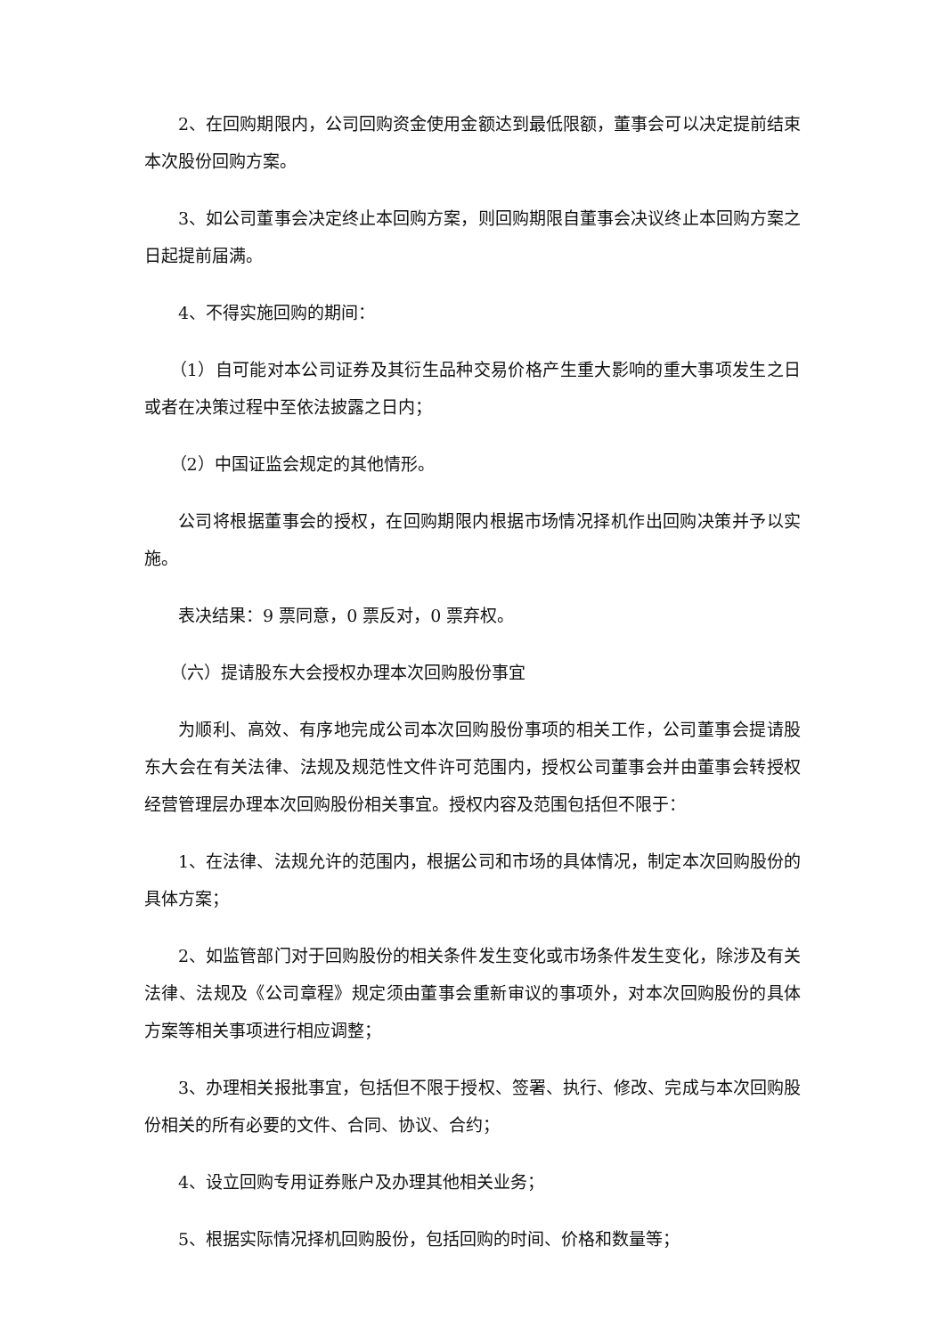2、在回购期限内，公司回购资金使用金额达到最低限额，董事会可以决定提前结束本次股份回购方案。
3、如公司董事会决定终止本回购方案，则回购期限自董事会决议终止本回购方案之日起提前届满。
4、不得实施回购的期间：
（1）自可能对本公司证券及其衍生品种交易价格产生重大影响的重大事项发生之日或者在决策过程中至依法披露之日内；
（2）中国证监会规定的其他情形。
公司将根据董事会的授权，在回购期限内根据市场情况择机作出回购决策并予以实施。
表决结果：9 票同意，0 票反对，0 票弃权。
（六）提请股东大会授权办理本次回购股份事宜
为顺利、高效、有序地完成公司本次回购股份事项的相关工作，公司董事会提请股东大会在有关法律、法规及规范性文件许可范围内，授权公司董事会并由董事会转授权经营管理层办理本次回购股份相关事宜。授权内容及范围包括但不限于：
1、在法律、法规允许的范围内，根据公司和市场的具体情况，制定本次回购股份的具体方案；
2、如监管部门对于回购股份的相关条件发生变化或市场条件发生变化，除涉及有关法律、法规及《公司章程》规定须由董事会重新审议的事项外，对本次回购股份的具体方案等相关事项进行相应调整；
3、办理相关报批事宜，包括但不限于授权、签署、执行、修改、完成与本次回购股份相关的所有必要的文件、合同、协议、合约；
4、设立回购专用证券账户及办理其他相关业务；
5、根据实际情况择机回购股份，包括回购的时间、价格和数量等；